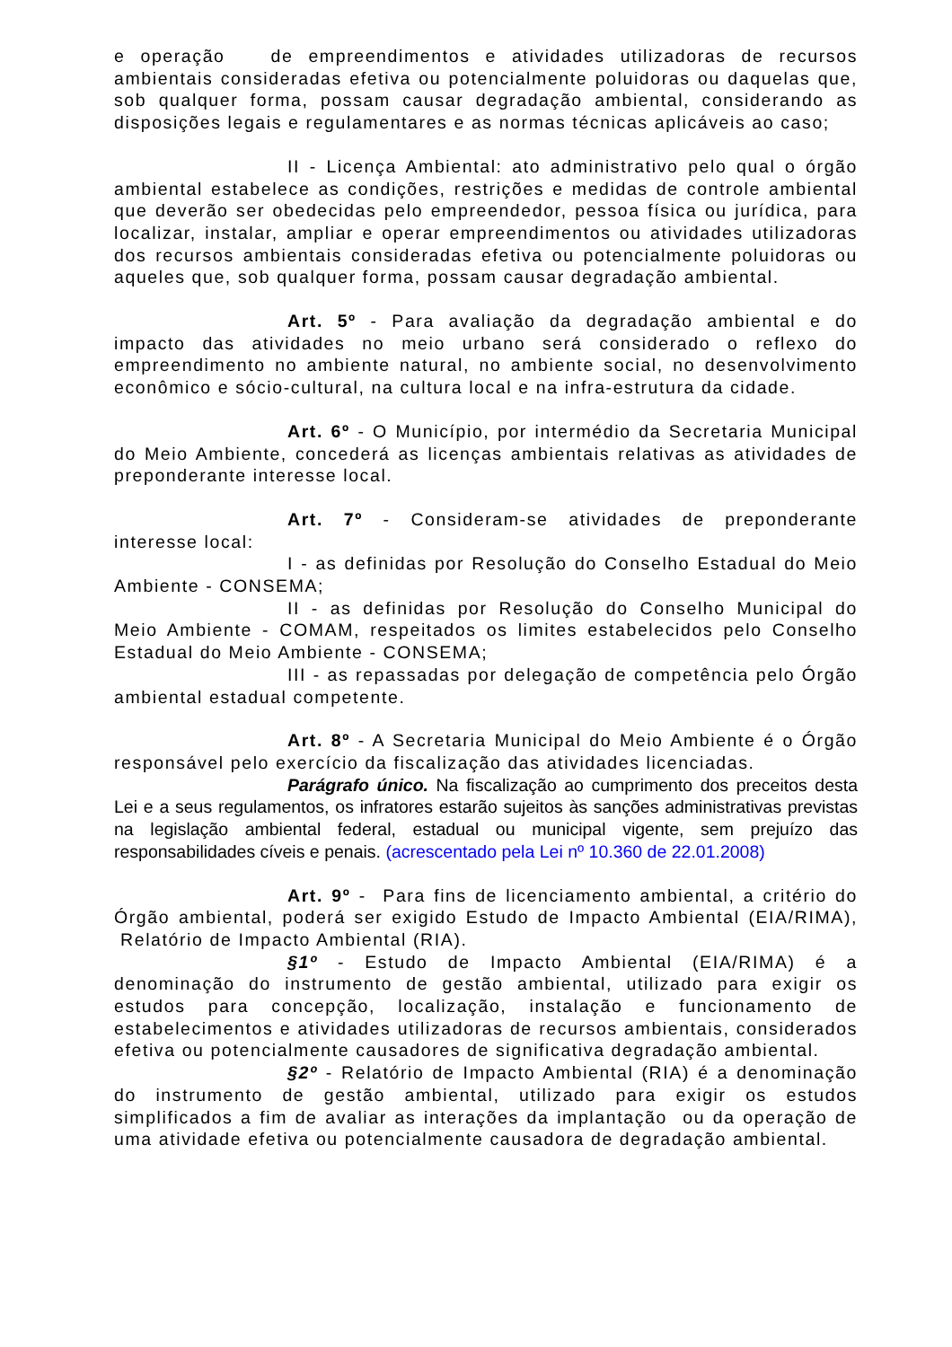e operação de empreendimentos e atividades utilizadoras de recursos ambientais consideradas efetiva ou potencialmente poluidoras ou daquelas que, sob qualquer forma, possam causar degradação ambiental, considerando as disposições legais e regulamentares e as normas técnicas aplicáveis ao caso;
II - Licença Ambiental: ato administrativo pelo qual o órgão ambiental estabelece as condições, restrições e medidas de controle ambiental que deverão ser obedecidas pelo empreendedor, pessoa física ou jurídica, para localizar, instalar, ampliar e operar empreendimentos ou atividades utilizadoras dos recursos ambientais consideradas efetiva ou potencialmente poluidoras ou aqueles que, sob qualquer forma, possam causar degradação ambiental.
Art. 5º - Para avaliação da degradação ambiental e do impacto das atividades no meio urbano será considerado o reflexo do empreendimento no ambiente natural, no ambiente social, no desenvolvimento econômico e sócio-cultural, na cultura local e na infra-estrutura da cidade.
Art. 6º - O Município, por intermédio da Secretaria Municipal do Meio Ambiente, concederá as licenças ambientais relativas as atividades de preponderante interesse local.
Art. 7º - Consideram-se atividades de preponderante interesse local:
I - as definidas por Resolução do Conselho Estadual do Meio Ambiente - CONSEMA;
II - as definidas por Resolução do Conselho Municipal do Meio Ambiente - COMAM, respeitados os limites estabelecidos pelo Conselho Estadual do Meio Ambiente - CONSEMA;
III - as repassadas por delegação de competência pelo Órgão ambiental estadual competente.
Art. 8º - A Secretaria Municipal do Meio Ambiente é o Órgão responsável pelo exercício da fiscalização das atividades licenciadas.
Parágrafo único. Na fiscalização ao cumprimento dos preceitos desta Lei e a seus regulamentos, os infratores estarão sujeitos às sanções administrativas previstas na legislação ambiental federal, estadual ou municipal vigente, sem prejuízo das responsabilidades cíveis e penais. (acrescentado pela Lei nº 10.360 de 22.01.2008)
Art. 9º - Para fins de licenciamento ambiental, a critério do Órgão ambiental, poderá ser exigido Estudo de Impacto Ambiental (EIA/RIMA), Relatório de Impacto Ambiental (RIA).
§1º - Estudo de Impacto Ambiental (EIA/RIMA) é a denominação do instrumento de gestão ambiental, utilizado para exigir os estudos para concepção, localização, instalação e funcionamento de estabelecimentos e atividades utilizadoras de recursos ambientais, considerados efetiva ou potencialmente causadores de significativa degradação ambiental.
§2º - Relatório de Impacto Ambiental (RIA) é a denominação do instrumento de gestão ambiental, utilizado para exigir os estudos simplificados a fim de avaliar as interações da implantação ou da operação de uma atividade efetiva ou potencialmente causadora de degradação ambiental.